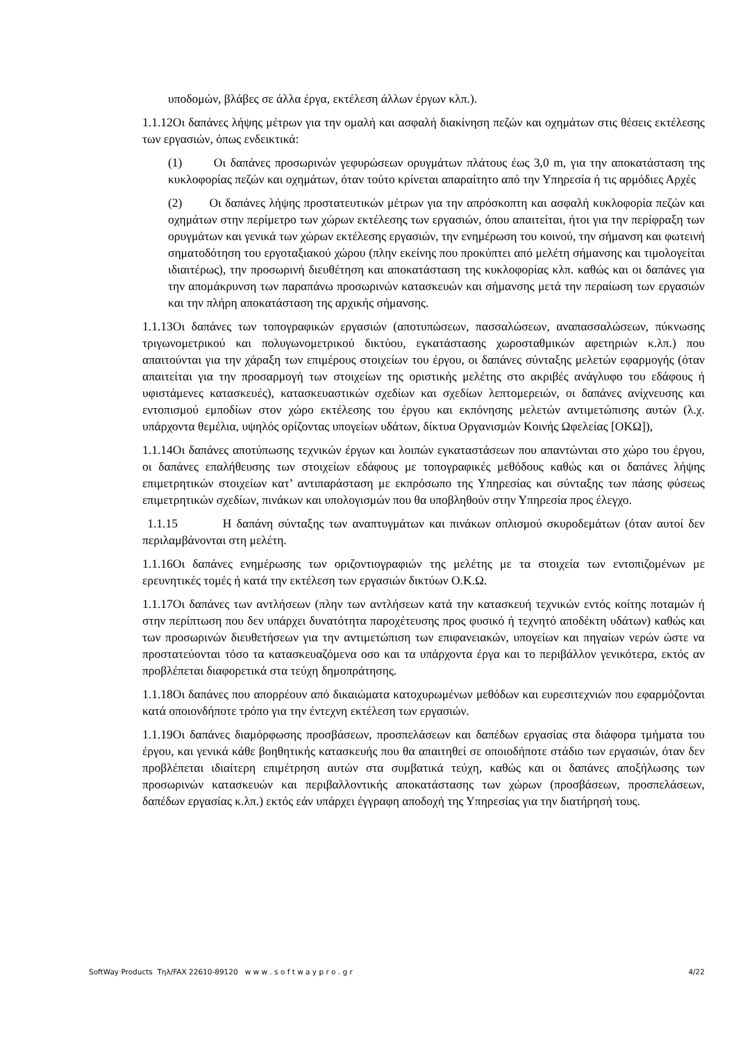υποδομών, βλάβες σε άλλα έργα, εκτέλεση άλλων έργων κλπ.).
1.1.12Οι δαπάνες λήψης μέτρων για την ομαλή και ασφαλή διακίνηση πεζών και οχημάτων στις θέσεις εκτέλεσης των εργασιών, όπως ενδεικτικά:
(1) Οι δαπάνες προσωρινών γεφυρώσεων ορυγμάτων πλάτους έως 3,0 m, για την αποκατάσταση της κυκλοφορίας πεζών και οχημάτων, όταν τούτο κρίνεται απαραίτητο από την Υπηρεσία ή τις αρμόδιες Αρχές
(2) Οι δαπάνες λήψης προστατευτικών μέτρων για την απρόσκοπτη και ασφαλή κυκλοφορία πεζών και οχημάτων στην περίμετρο των χώρων εκτέλεσης των εργασιών, όπου απαιτείται, ήτοι για την περίφραξη των ορυγμάτων και γενικά των χώρων εκτέλεσης εργασιών, την ενημέρωση του κοινού, την σήμανση και φωτεινή σηματοδότηση του εργοταξιακού χώρου (πλην εκείνης που προκύπτει από μελέτη σήμανσης και τιμολογείται ιδιαιτέρως), την προσωρινή διευθέτηση και αποκατάσταση της κυκλοφορίας κλπ. καθώς και οι δαπάνες για την απομάκρυνση των παραπάνω προσωρινών κατασκευών και σήμανσης μετά την περαίωση των εργασιών και την πλήρη αποκατάσταση της αρχικής σήμανσης.
1.1.13Οι δαπάνες των τοπογραφικών εργασιών (αποτυπώσεων, πασσαλώσεων, αναπασσαλώσεων, πύκνωσης τριγωνομετρικού και πολυγωνομετρικού δικτύου, εγκατάστασης χωροσταθμικών αφετηριών κ.λπ.) που απαιτούνται για την χάραξη των επιμέρους στοιχείων του έργου, οι δαπάνες σύνταξης μελετών εφαρμογής (όταν απαιτείται για την προσαρμογή των στοιχείων της οριστικής μελέτης στο ακριβές ανάγλυφο του εδάφους ή υφιστάμενες κατασκευές), κατασκευαστικών σχεδίων και σχεδίων λεπτομερειών, οι δαπάνες ανίχνευσης και εντοπισμού εμποδίων στον χώρο εκτέλεσης του έργου και εκπόνησης μελετών αντιμετώπισης αυτών (λ.χ. υπάρχοντα θεμέλια, υψηλός ορίζοντας υπογείων υδάτων, δίκτυα Οργανισμών Κοινής Ωφελείας [ΟΚΩ]),
1.1.14Οι δαπάνες αποτύπωσης τεχνικών έργων και λοιπών εγκαταστάσεων που απαντώνται στο χώρο του έργου, οι δαπάνες επαλήθευσης των στοιχείων εδάφους με τοπογραφικές μεθόδους καθώς και οι δαπάνες λήψης επιμετρητικών στοιχείων κατ’ αντιπαράσταση με εκπρόσωπο της Υπηρεσίας και σύνταξης των πάσης φύσεως επιμετρητικών σχεδίων, πινάκων και υπολογισμών που θα υποβληθούν στην Υπηρεσία προς έλεγχο.
1.1.15 Η δαπάνη σύνταξης των αναπτυγμάτων και πινάκων οπλισμού σκυροδεμάτων (όταν αυτοί δεν περιλαμβάνονται στη μελέτη.
1.1.16Οι δαπάνες ενημέρωσης των οριζοντιογραφιών της μελέτης με τα στοιχεία των εντοπιζομένων με ερευνητικές τομές ή κατά την εκτέλεση των εργασιών δικτύων Ο.Κ.Ω.
1.1.17Οι δαπάνες των αντλήσεων (πλην των αντλήσεων κατά την κατασκευή τεχνικών εντός κοίτης ποταμών ή στην περίπτωση που δεν υπάρχει δυνατότητα παροχέτευσης προς φυσικό ή τεχνητό αποδέκτη υδάτων) καθώς και των προσωρινών διευθετήσεων για την αντιμετώπιση των επιφανειακών, υπογείων και πηγαίων νερών ώστε να προστατεύονται τόσο τα κατασκευαζόμενα οσο και τα υπάρχοντα έργα και το περιβάλλον γενικότερα, εκτός αν προβλέπεται διαφορετικά στα τεύχη δημοπράτησης.
1.1.18Οι δαπάνες που απορρέουν από δικαιώματα κατοχυρωμένων μεθόδων και ευρεσιτεχνιών που εφαρμόζονται κατά οποιονδήποτε τρόπο για την έντεχνη εκτέλεση των εργασιών.
1.1.19Οι δαπάνες διαμόρφωσης προσβάσεων, προσπελάσεων και δαπέδων εργασίας στα διάφορα τμήματα του έργου, και γενικά κάθε βοηθητικής κατασκευής που θα απαιτηθεί σε οποιοδήποτε στάδιο των εργασιών, όταν δεν προβλέπεται ιδιαίτερη επιμέτρηση αυτών στα συμβατικά τεύχη, καθώς και οι δαπάνες αποξήλωσης των προσωρινών κατασκευών και περιβαλλοντικής αποκατάστασης των χώρων (προσβάσεων, προσπελάσεων, δαπέδων εργασίας κ.λπ.) εκτός εάν υπάρχει έγγραφη αποδοχή της Υπηρεσίας για την διατήρησή τους.
SoftWay Products Τηλ/FAX 22610-89120 w w w . s o f t w a y p r o . g r 4/22